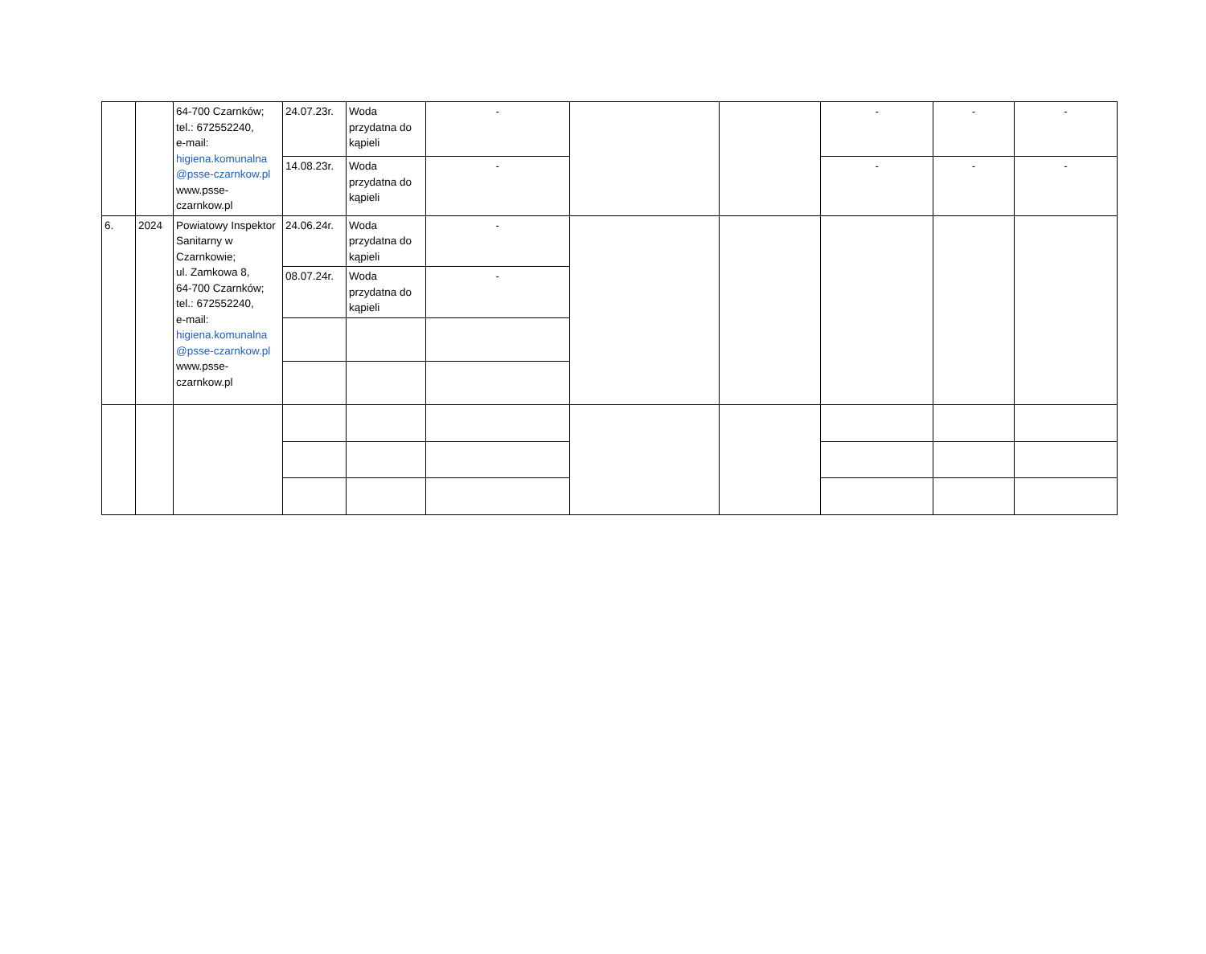| | | 64-700 Czarnków; tel.: 672552240, e-mail: higiena.komunalna @psse-czarnkow.pl www.psse-czarnkow.pl | 24.07.23r. | Woda przydatna do kąpieli | - | | | - | - | - |
| | | | 14.08.23r. | Woda przydatna do kąpieli | - | | | - | - | - |
| 6. | 2024 | Powiatowy Inspektor Sanitarny w Czarnkowie; ul. Zamkowa 8, 64-700 Czarnków; tel.: 672552240, e-mail: higiena.komunalna @psse-czarnkow.pl www.psse-czarnkow.pl | 24.06.24r. | Woda przydatna do kąpieli | - | | | | | |
| | | | 08.07.24r. | Woda przydatna do kąpieli | - | | | | | |